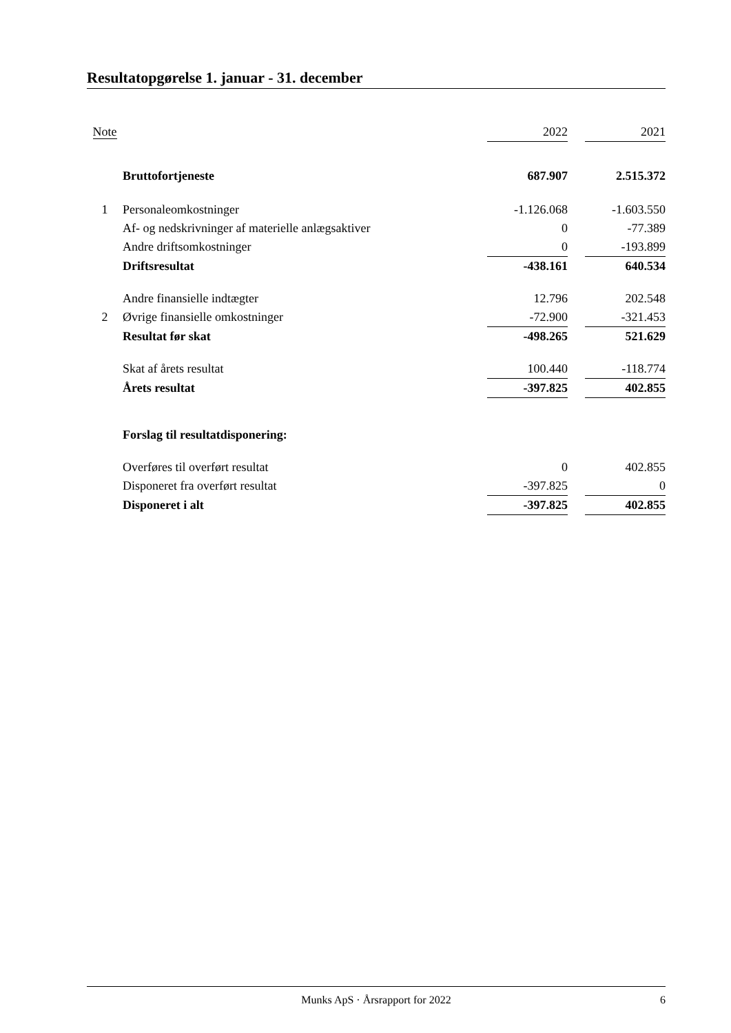Resultatopgørelse 1. januar - 31. december
| Note | | 2022 | | 2021 |
| | Bruttofortjeneste | 687.907 | | 2.515.372 |
| 1 | Personaleomkostninger | -1.126.068 | | -1.603.550 |
| | Af- og nedskrivninger af materielle anlægsaktiver | 0 | | -77.389 |
| | Andre driftsomkostninger | 0 | | -193.899 |
| | Driftsresultat | -438.161 | | 640.534 |
| | Andre finansielle indtægter | 12.796 | | 202.548 |
| 2 | Øvrige finansielle omkostninger | -72.900 | | -321.453 |
| | Resultat før skat | -498.265 | | 521.629 |
| | Skat af årets resultat | 100.440 | | -118.774 |
| | Årets resultat | -397.825 | | 402.855 |
| | Forslag til resultatdisponering: | | | |
| | Overføres til overført resultat | 0 | | 402.855 |
| | Disponeret fra overført resultat | -397.825 | | 0 |
| | Disponeret i alt | -397.825 | | 402.855 |
Munks ApS · Årsrapport for 2022 6